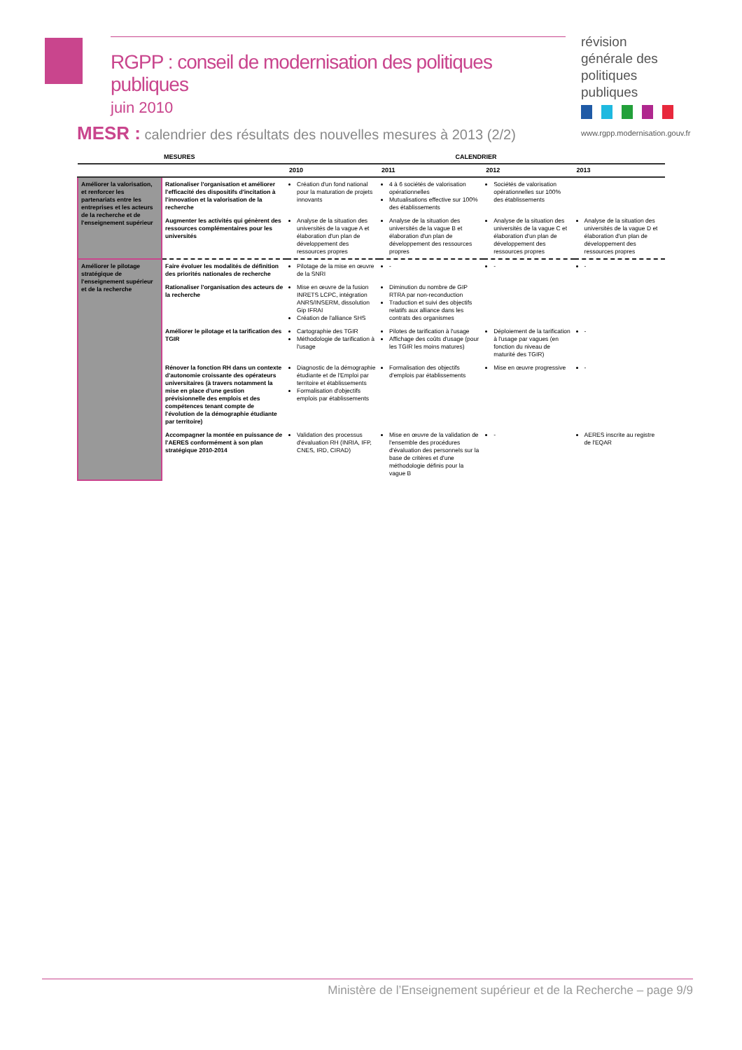RGPP : conseil de modernisation des politiques publiques
juin 2010
révision générale des politiques publiques
www.rgpp.modernisation.gouv.fr
MESR : calendrier des résultats des nouvelles mesures à 2013 (2/2)
| | MESURES | CALENDRIER | | | |
| --- | --- | --- | --- | --- | --- |
| | | 2010 | 2011 | 2012 | 2013 |
| Améliorer la valorisation, et renforcer les partenariats entre les entreprises et les acteurs de la recherche et de l'enseignement supérieur | Rationaliser l'organisation et améliorer l'efficacité des dispositifs d'incitation à l'innovation et la valorisation de la recherche | Création d'un fond national pour la maturation de projets innovants | 4 à 6 sociétés de valorisation opérationnelles Mutualisations effective sur 100% des établissements | Sociétés de valorisation opérationnelles sur 100% des établissements | |
| | Augmenter les activités qui génèrent des ressources complémentaires pour les universités | Analyse de la situation des universités de la vague A et élaboration d'un plan de développement des ressources propres | Analyse de la situation des universités de la vague B et élaboration d'un plan de développement des ressources propres | Analyse de la situation des universités de la vague C et élaboration d'un plan de développement des ressources propres | Analyse de la situation des universités de la vague D et élaboration d'un plan de développement des ressources propres |
| Améliorer le pilotage stratégique de l'enseignement supérieur et de la recherche | Faire évoluer les modalités de définition des priorités nationales de recherche | Pilotage de la mise en œuvre de la SNRI | - | - | - |
| | Rationaliser l'organisation des acteurs de la recherche | Mise en œuvre de la fusion INRETS LCPC, intégration ANRS/INSERM, dissolution Gip IFRAI Création de l'alliance SHS | Diminution du nombre de GIP RTRA par non-reconduction Traduction et suivi des objectifs relatifs aux alliance dans les contrats des organismes | | |
| | Améliorer le pilotage et la tarification des TGIR | Cartographie des TGIR Méthodologie de tarification à l'usage | Pilotes de tarification à l'usage Affichage des coûts d'usage (pour les TGIR les moins matures) | Déploiement de la tarification à l'usage par vagues (en fonction du niveau de maturité des TGIR) | - |
| | Rénover la fonction RH dans un contexte d'autonomie croissante des opérateurs universitaires (à travers notamment la mise en place d'une gestion prévisionnelle des emplois et des compétences tenant compte de l'évolution de la démographie étudiante par territoire) | Diagnostic de la démographie étudiante et de l'Emploi par territoire et établissements Formalisation d'objectifs emplois par établissements | Formalisation des objectifs d'emplois par établissements | Mise en œuvre progressive | - |
| | Accompagner la montée en puissance de l'AERES conformément à son plan stratégique 2010-2014 | Validation des processus d'évaluation RH (INRIA, IFP, CNES, IRD, CIRAD) | Mise en œuvre de la validation de l'ensemble des procédures d'évaluation des personnels sur la base de critères et d'une méthodologie définis pour la vague B | - | AERES inscrite au registre de l'EQAR |
Ministère de l’Enseignement supérieur et de la Recherche – page 9/9